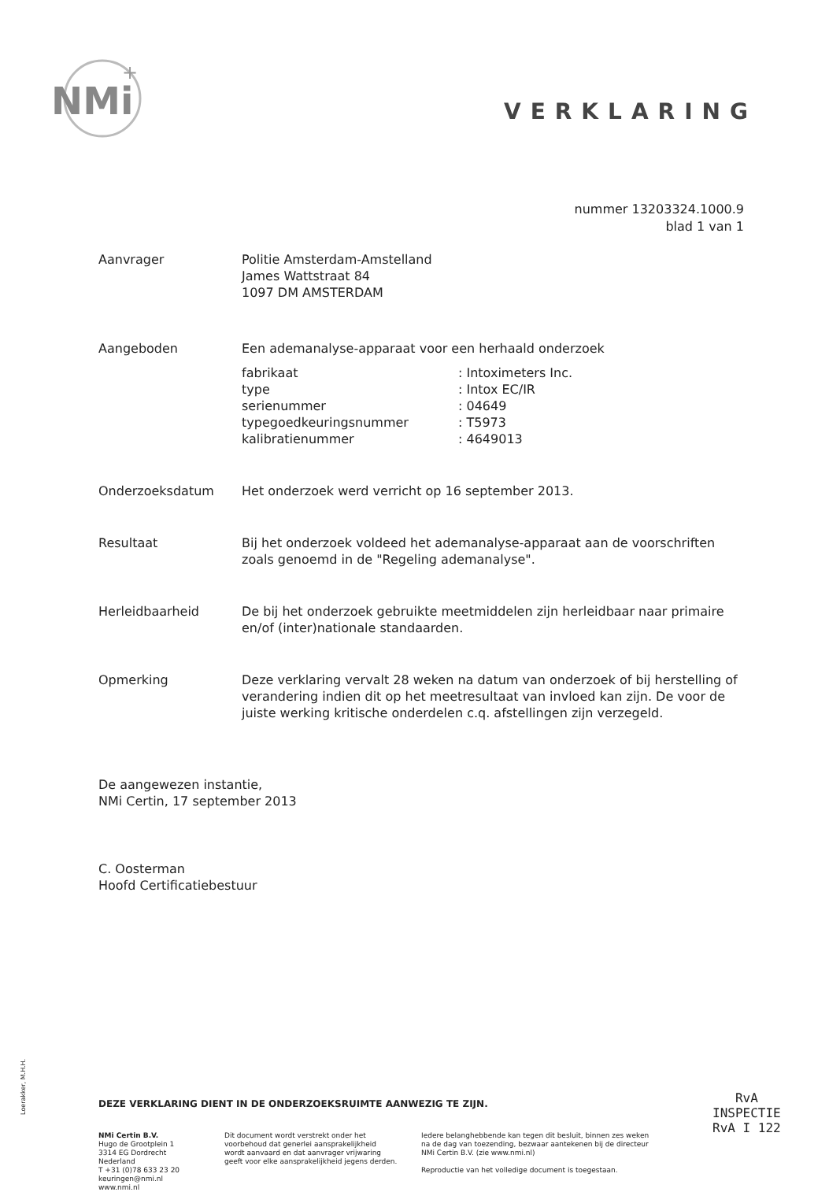NMi
+
VERKLARING
nummer 13203324.1000.9
blad 1 van 1
Aanvrager Politie Amsterdam-Amstelland
James Wattstraat 84
1097 DM AMSTERDAM
Aangeboden Een ademanalyse-apparaat voor een herhaald onderzoek
| fabrikaat | : Intoximeters Inc. |
| type | : Intox EC/IR |
| serienummer | : 04649 |
| typegoedkeuringsnummer | : T5973 |
| kalibratienummer | : 4649013 |
Onderzoeksdatum Het onderzoek werd verricht op 16 september 2013.
Resultaat Bij het onderzoek voldeed het ademanalyse-apparaat aan de voorschriften zoals genoemd in de "Regeling ademanalyse".
Herleidbaarheid De bij het onderzoek gebruikte meetmiddelen zijn herleidbaar naar primaire en/of (inter)nationale standaarden.
Opmerking Deze verklaring vervalt 28 weken na datum van onderzoek of bij herstelling of verandering indien dit op het meetresultaat van invloed kan zijn. De voor de juiste werking kritische onderdelen c.q. afstellingen zijn verzegeld.
De aangewezen instantie,
NMi Certin, 17 september 2013
C. Oosterman
Hoofd Certificatiebestuur
DEZE VERKLARING DIENT IN DE ONDERZOEKSRUIMTE AANWEZIG TE ZIJN.
NMi Certin B.V.
Hugo de Grootplein 1
3314 EG Dordrecht
Nederland
T +31 (0)78 633 23 20
keuringen@nmi.nl
www.nmi.nl
Dit document wordt verstrekt onder het voorbehoud dat generlei aansprakelijkheid wordt aanvaard en dat aanvrager vrijwaring geeft voor elke aansprakelijkheid jegens derden.
Iedere belanghebbende kan tegen dit besluit, binnen zes weken na de dag van toezending, bezwaar aantekenen bij de directeur NMi Certin B.V. (zie www.nmi.nl)
Reproductie van het volledige document is toegestaan.
Loerakker, M.H.H.
RvA
INSPECTIE
RvA I 122